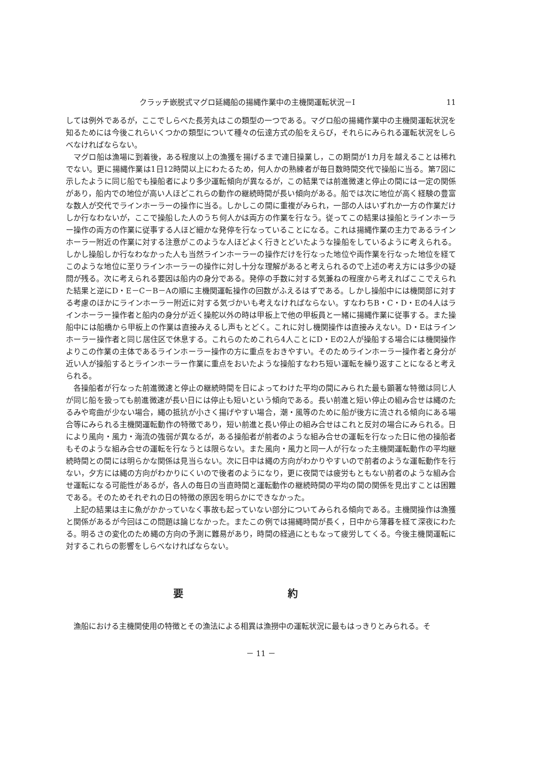クラッチ嵌脱式マグロ延縄船の揚縄作業中の主機関運転状況－I 11
しては例外であるが，ここでしらべた長芳丸はこの類型の一つである。マグロ船の揚縄作業中の主機関運転状況を知るためには今後これらいくつかの類型について種々の伝達方式の船をえらび，それらにみられる運転状況をしらべなければならない。
マグロ船は漁場に到着後，ある程度以上の漁獲を揚げるまで連日操業し，この期間が1カ月を越えることは稀れでない。更に揚縄作業は1日12時間以上にわたるため，何人かの熟練者が毎日数時間交代で操船に当る。第7図に示したように同じ船でも操船者により多少運転傾向が異なるが，この結果では前進微速と停止の間には一定の関係があり，船内での地位が高い人ほどこれらの動作の継続時間が長い傾向がある。船では次に地位が高く経験の豊富な数人が交代でラインホーラーの操作に当る。しかしこの間に重複がみられ，一部の人はいずれか一方の作業だけしか行なわないが，ここで操船した人のうち何人かは両方の作業を行なう。従ってこの結果は操船とラインホーラー操作の両方の作業に従事する人ほど細かな発停を行なっていることになる。これは揚縄作業の主力であるラインホーラー附近の作業に対する注意がこのような人ほどよく行きとどいたような操船をしているように考えられる。しかし操船しか行なわなかった人も当然ラインホーラーの操作だけを行なった地位や両作業を行なった地位を経てこのような地位に至りラインホーラーの操作に対し十分な理解があると考えられるので上述の考え方には多少の疑問が残る。次に考えられる要因は船内の身分である。発停の手数に対する気兼ねの程度から考えればここでえられた結果と逆にD・E－C－B－Aの順に主機関運転操作の回数がふえるはずである。しかし操船中には機関部に対する考慮のほかにラインホーラー附近に対する気づかいも考えなければならない。すなわちB・C・D・Eの4人はラインホーラー操作者と船内の身分が近く操舵以外の時は甲板上で他の甲板員と一緒に揚縄作業に従事する。また操船中には船橋から甲板上の作業は直接みえるし声もとどく。これに対し機関操作は直接みえない。D・Eはラインホーラー操作者と同じ居住区で休息する。これらのためこれら4人ことにD・Eの2人が操船する場合には機関操作よりこの作業の主体であるラインホーラー操作の方に重点をおきやすい。そのためラインホーラー操作者と身分が近い人が操船するとラインホーラー作業に重点をおいたような操船すなわち短い運転を繰り返すことになると考えられる。
各操船者が行なった前進微速と停止の継続時間を日によってわけた平均の間にみられた最も顕著な特徴は同じ人が同じ船を扱っても前進微速が長い日には停止も短いという傾向である。長い前進と短い停止の組み合せは縄のたるみや弯曲が少ない場合，縄の抵抗が小さく揚げやすい場合，潮・風等のために船が後方に流される傾向にある場合等にみられる主機関運転動作の特徴であり，短い前進と長い停止の組み合せはこれと反対の場合にみられる。日により風向・風力・海流の強弱が異なるが，ある操船者が前者のような組み合せの運転を行なった日に他の操船者もそのような組み合せの運転を行なうとは限らない。また風向・風力と同一人が行なった主機関運転動作の平均継続時間との間には明らかな関係は見当らない。次に日中は縄の方向がわかりやすいので前者のような運転動作を行ない，夕方には縄の方向がわかりにくいので後者のようになり，更に夜間では疲労もともない前者のような組み合せ運転になる可能性があるが，各人の毎日の当直時間と運転動作の継続時間の平均の間の関係を見出すことは困難である。そのためそれぞれの日の特徴の原因を明らかにできなかった。
上記の結果は主に魚がかかっていなく事故も起っていない部分についてみられる傾向である。主機関操作は漁獲と関係があるが今回はこの問題は論じなかった。またこの例では揚縄時間が長く，日中から薄暮を経て深夜にわたる。明るさの変化のため縄の方向の予測に難易があり，時間の経過にともなって疲労してくる。今後主機関運転に対するこれらの影響をしらべなければならない。
要 約
漁船における主機関使用の特徴とその漁法による相異は漁撈中の運転状況に最もはっきりとみられる。そ
－ 11 －